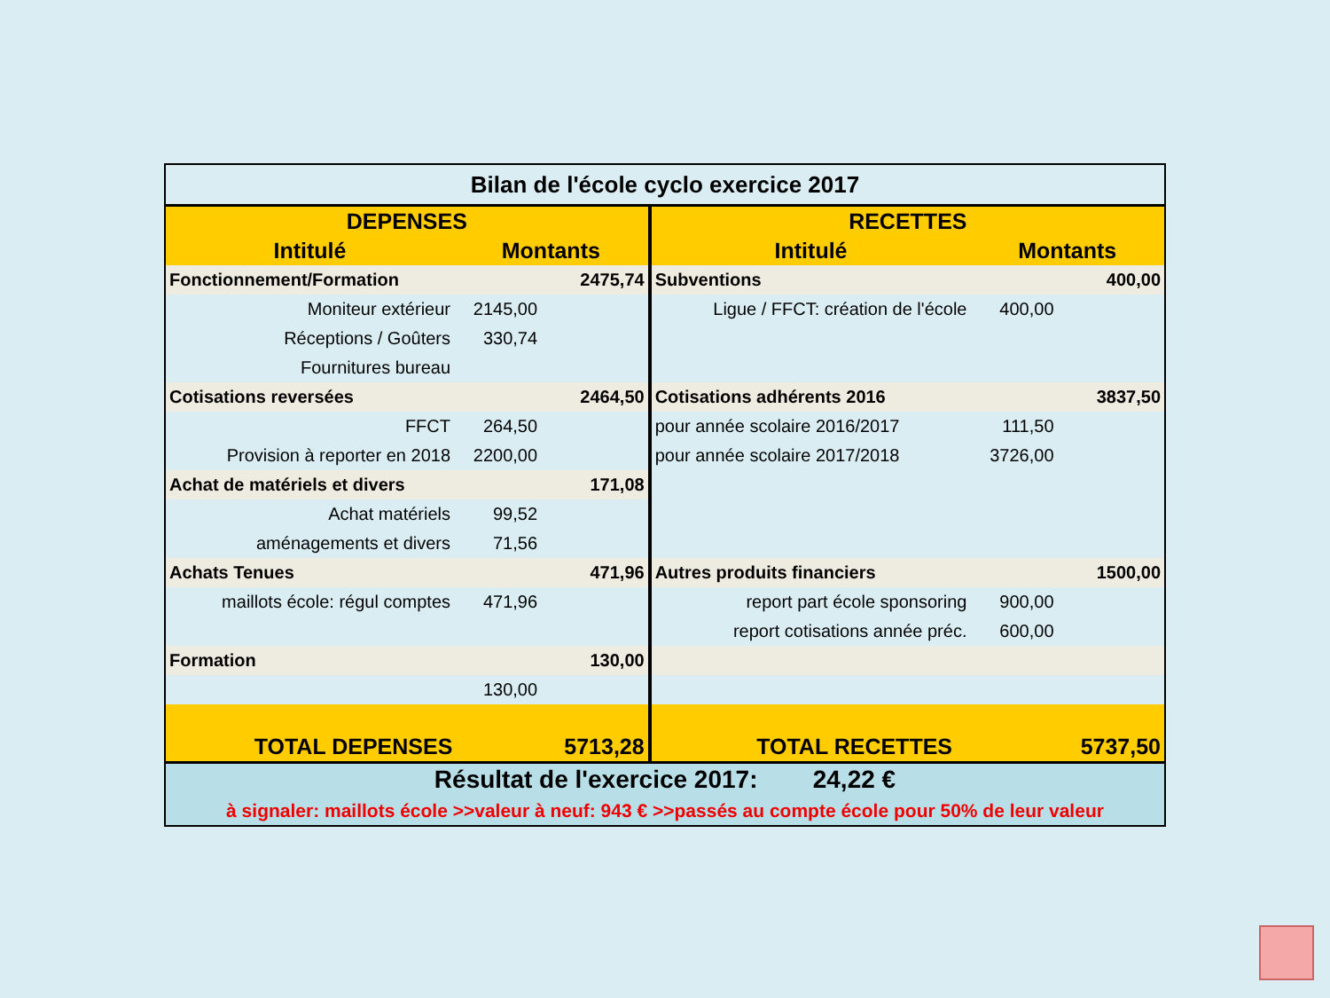| Bilan de l'école cyclo exercice 2017 | | | | | |
| DEPENSES | | | RECETTES | | |
| Intitulé | Montants | | Intitulé | Montants | |
| Fonctionnement/Formation | | 2475,74 | Subventions | | 400,00 |
| Moniteur extérieur | 2145,00 | | Ligue / FFCT: création de l'école | 400,00 | |
| Réceptions / Goûters | 330,74 | | | | |
| Fournitures bureau | | | | | |
| Cotisations reversées | | 2464,50 | Cotisations adhérents 2016 | | 3837,50 |
| FFCT | 264,50 | | pour année scolaire 2016/2017 | 111,50 | |
| Provision à reporter en 2018 | 2200,00 | | pour année scolaire 2017/2018 | 3726,00 | |
| Achat de matériels et divers | | 171,08 | | | |
| Achat matériels | 99,52 | | | | |
| aménagements et divers | 71,56 | | | | |
| Achats Tenues | | 471,96 | Autres produits financiers | | 1500,00 |
| maillots école: régul comptes | 471,96 | | report part école sponsoring | 900,00 | |
| | | | report cotisations année préc. | 600,00 | |
| Formation | | 130,00 | | | |
| | 130,00 | | | | |
| TOTAL DEPENSES | | 5713,28 | TOTAL RECETTES | | 5737,50 |
| Résultat de l'exercice 2017: 24,22 € | | | | | |
| à signaler: maillots école >>valeur à neuf: 943 € >>passés au compte école pour 50% de leur valeur | | | | | |